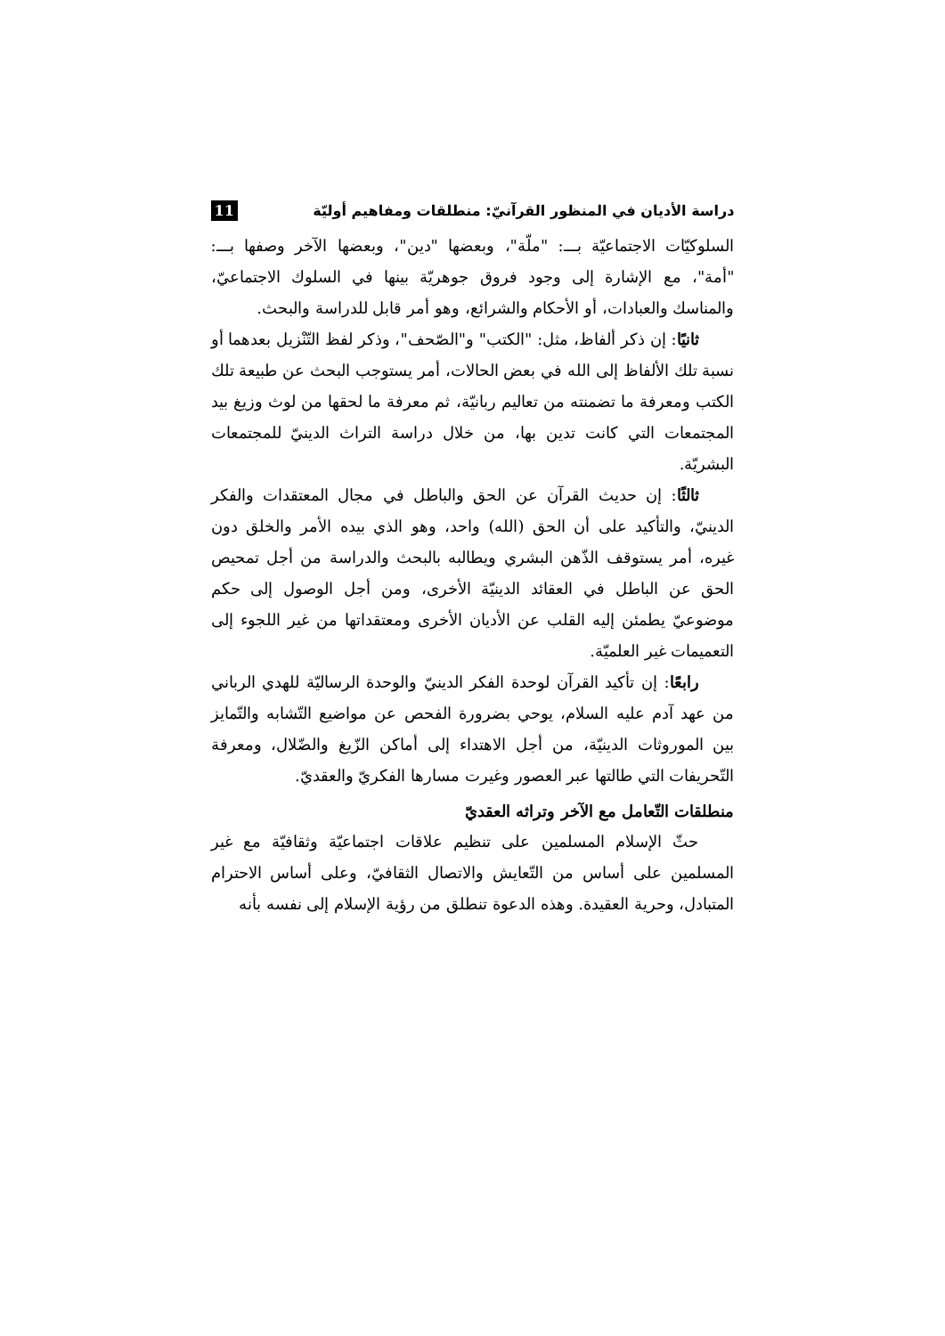دراسة الأديان في المنظور القرآنيّ: منطلقات ومفاهيم أوليّة 11
السلوكيّات الاجتماعيّة بـــ: "ملّة"، وبعضها "دين"، وبعضها الآخر وصفها بـــ: "أمة"، مع الإشارة إلى وجود فروق جوهريّة بينها في السلوك الاجتماعيّ، والمناسك والعبادات، أو الأحكام والشرائع، وهو أمر قابل للدراسة والبحث.
ثانيًا: إن ذكر ألفاظ، مثل: "الكتب" و"الصّحف"، وذكر لفظ التّنْزيل بعدهما أو نسبة تلك الألفاظ إلى الله في بعض الحالات، أمر يستوجب البحث عن طبيعة تلك الكتب ومعرفة ما تضمنته من تعاليم ربانيّة، ثم معرفة ما لحقها من لوث وزيغ بيد المجتمعات التي كانت تدين بها، من خلال دراسة التراث الدينيّ للمجتمعات البشريّة.
ثالثًا: إن حديث القرآن عن الحق والباطل في مجال المعتقدات والفكر الدينيّ، والتأكيد على أن الحق (الله) واحد، وهو الذي بيده الأمر والخلق دون غيره، أمر يستوقف الذّهن البشري ويطالبه بالبحث والدراسة من أجل تمحيص الحق عن الباطل في العقائد الدينيّة الأخرى، ومن أجل الوصول إلى حكم موضوعيّ يطمئن إليه القلب عن الأديان الأخرى ومعتقداتها من غير اللجوء إلى التعميمات غير العلميّة.
رابعًا: إن تأكيد القرآن لوحدة الفكر الدينيّ والوحدة الرساليّة للهدي الرباني من عهد آدم عليه السلام، يوحي بضرورة الفحص عن مواضيع التّشابه والتّمايز بين الموروثات الدينيّة، من أجل الاهتداء إلى أماكن الزّيغ والضّلال، ومعرفة التّحريفات التي طالتها عبر العصور وغيرت مسارها الفكريّ والعقديّ.
منطلقات التّعامل مع الآخر وتراثه العقديّ
حثّ الإسلام المسلمين على تنظيم علاقات اجتماعيّة وثقافيّة مع غير المسلمين على أساس من التّعايش والاتصال الثقافيّ، وعلى أساس الاحترام المتبادل، وحرية العقيدة. وهذه الدعوة تنطلق من رؤية الإسلام إلى نفسه بأنه